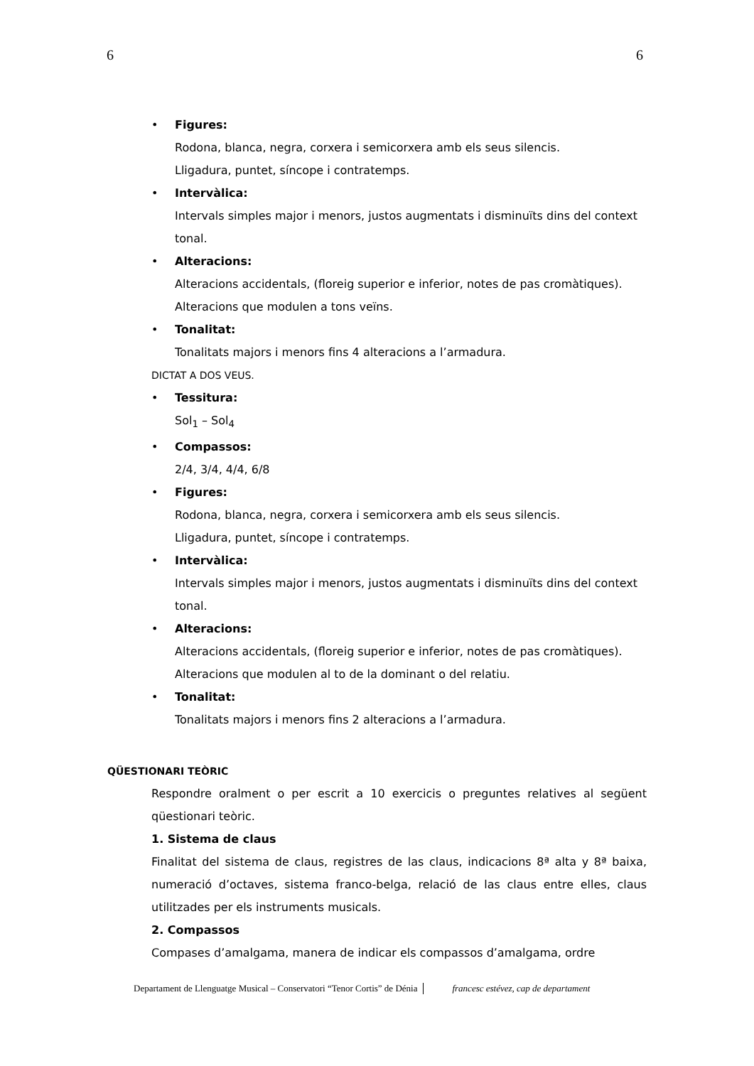6 6
• Figures:
Rodona, blanca, negra, corxera i semicorxera amb els seus silencis.
Lligadura, puntet, síncope i contratemps.
• Intervàlica:
Intervals simples major i menors, justos augmentats i disminuïts dins del context tonal.
• Alteracions:
Alteracions accidentals, (floreig superior e inferior, notes de pas cromàtiques). Alteracions que modulen a tons veïns.
• Tonalitat:
Tonalitats majors i menors fins 4 alteracions a l’armadura.
DICTAT A DOS VEUS.
• Tessitura:
Sol<sub>1</sub> – Sol<sub>4</sub>
• Compassos:
2/4, 3/4, 4/4, 6/8
• Figures:
Rodona, blanca, negra, corxera i semicorxera amb els seus silencis.
Lligadura, puntet, síncope i contratemps.
• Intervàlica:
Intervals simples major i menors, justos augmentats i disminuïts dins del context tonal.
• Alteracions:
Alteracions accidentals, (floreig superior e inferior, notes de pas cromàtiques). Alteracions que modulen al to de la dominant o del relatiu.
• Tonalitat:
Tonalitats majors i menors fins 2 alteracions a l’armadura.
QÜESTIONARI TEÒRIC
Respondre oralment o per escrit a 10 exercicis o preguntes relatives al següent qüestionari teòric.
1. Sistema de claus
Finalitat del sistema de claus, registres de las claus, indicacions 8ª alta y 8ª baixa, numeració d’octaves, sistema franco-belga, relació de las claus entre elles, claus utilitzades per els instruments musicals.
2. Compassos
Compases d’amalgama, manera de indicar els compassos d’amalgama, ordre
Departament de Llenguatge Musical – Conservatori “Tenor Cortis” de Dénia francesc estévez, cap de departament